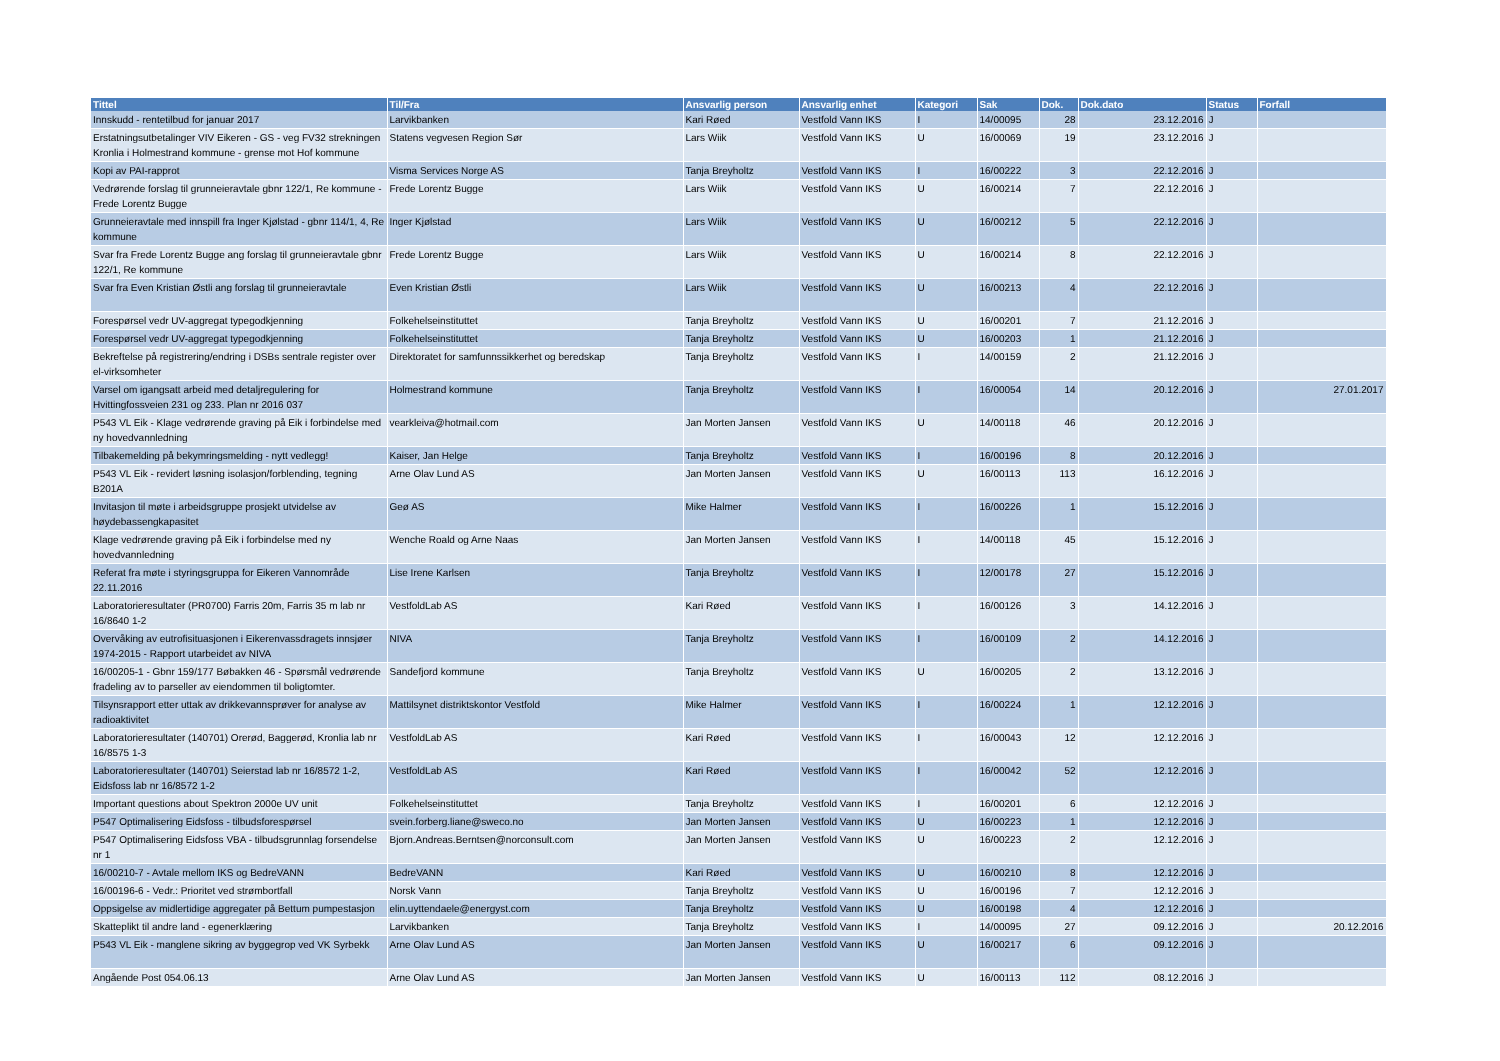| Tittel | Til/Fra | Ansvarlig person | Ansvarlig enhet | Kategori | Sak | Dok. | Dok.dato | Status | Forfall |
| --- | --- | --- | --- | --- | --- | --- | --- | --- | --- |
| Innskudd - rentetilbud for januar 2017 | Larvikbanken | Kari Røed | Vestfold Vann IKS | I | 14/00095 | 28 | 23.12.2016 | J | |
| Erstatningsutbetalinger VIV Eikeren - GS - veg FV32 strekningen Kronlia i Holmestrand kommune - grense mot Hof kommune | Statens vegvesen Region Sør | Lars Wiik | Vestfold Vann IKS | U | 16/00069 | 19 | 23.12.2016 | J | |
| Kopi av PAI-rapprot | Visma Services Norge AS | Tanja Breyholtz | Vestfold Vann IKS | I | 16/00222 | 3 | 22.12.2016 | J | |
| Vedrørende forslag til grunneieravtale gbnr 122/1, Re kommune - Frede Lorentz Bugge | Frede Lorentz Bugge | Lars Wiik | Vestfold Vann IKS | U | 16/00214 | 7 | 22.12.2016 | J | |
| Grunneieravtale med innspill fra Inger Kjølstad - gbnr 114/1, 4, Re kommune | Inger Kjølstad | Lars Wiik | Vestfold Vann IKS | U | 16/00212 | 5 | 22.12.2016 | J | |
| Svar fra Frede Lorentz Bugge ang forslag til grunneieravtale gbnr 122/1, Re kommune | Frede Lorentz Bugge | Lars Wiik | Vestfold Vann IKS | U | 16/00214 | 8 | 22.12.2016 | J | |
| Svar fra Even Kristian Østli ang forslag til grunneieravtale | Even Kristian Østli | Lars Wiik | Vestfold Vann IKS | U | 16/00213 | 4 | 22.12.2016 | J | |
| Forespørsel vedr UV-aggregat typegodkjenning | Folkehelseinstituttet | Tanja Breyholtz | Vestfold Vann IKS | U | 16/00201 | 7 | 21.12.2016 | J | |
| Forespørsel vedr UV-aggregat typegodkjenning | Folkehelseinstituttet | Tanja Breyholtz | Vestfold Vann IKS | U | 16/00203 | 1 | 21.12.2016 | J | |
| Bekreftelse på registrering/endring i DSBs sentrale register over el-virksomheter | Direktoratet for samfunnssikkerhet og beredskap | Tanja Breyholtz | Vestfold Vann IKS | I | 14/00159 | 2 | 21.12.2016 | J | |
| Varsel om igangsatt arbeid med detaljregulering for Hvittingfossveien 231 og 233. Plan nr 2016 037 | Holmestrand kommune | Tanja Breyholtz | Vestfold Vann IKS | I | 16/00054 | 14 | 20.12.2016 | J | 27.01.2017 |
| P543 VL Eik - Klage vedrørende graving på Eik i forbindelse med ny hovedvannledning | vearkleiva@hotmail.com | Jan Morten Jansen | Vestfold Vann IKS | U | 14/00118 | 46 | 20.12.2016 | J | |
| Tilbakemelding på bekymringsmelding - nytt vedlegg! | Kaiser, Jan Helge | Tanja Breyholtz | Vestfold Vann IKS | I | 16/00196 | 8 | 20.12.2016 | J | |
| P543 VL Eik - revidert løsning isolasjon/forblending, tegning B201A | Arne Olav Lund AS | Jan Morten Jansen | Vestfold Vann IKS | U | 16/00113 | 113 | 16.12.2016 | J | |
| Invitasjon til møte i arbeidsgruppe prosjekt utvidelse av høydebassengkapasitet | Geø AS | Mike Halmer | Vestfold Vann IKS | I | 16/00226 | 1 | 15.12.2016 | J | |
| Klage vedrørende graving på Eik i forbindelse med ny hovedvannledning | Wenche Roald og Arne Naas | Jan Morten Jansen | Vestfold Vann IKS | I | 14/00118 | 45 | 15.12.2016 | J | |
| Referat fra møte i styringsgruppa for Eikeren Vannområde 22.11.2016 | Lise Irene Karlsen | Tanja Breyholtz | Vestfold Vann IKS | I | 12/00178 | 27 | 15.12.2016 | J | |
| Laboratorieresultater (PR0700) Farris 20m, Farris 35 m lab nr 16/8640 1-2 | VestfoldLab AS | Kari Røed | Vestfold Vann IKS | I | 16/00126 | 3 | 14.12.2016 | J | |
| Overvåking av eutrofisituasjonen i Eikerenvassdragets innsjøer 1974-2015 - Rapport utarbeidet av NIVA | NIVA | Tanja Breyholtz | Vestfold Vann IKS | I | 16/00109 | 2 | 14.12.2016 | J | |
| 16/00205-1 - Gbnr 159/177 Bøbakken 46 - Spørsmål vedrørende fradeling av to parseller av eiendommen til boligtomter. | Sandefjord kommune | Tanja Breyholtz | Vestfold Vann IKS | U | 16/00205 | 2 | 13.12.2016 | J | |
| Tilsynsrapport etter uttak av drikkevannsprøver for analyse av radioaktivitet | Mattilsynet distriktskontor Vestfold | Mike Halmer | Vestfold Vann IKS | I | 16/00224 | 1 | 12.12.2016 | J | |
| Laboratorieresultater (140701) Orerød, Baggerød, Kronlia lab nr 16/8575 1-3 | VestfoldLab AS | Kari Røed | Vestfold Vann IKS | I | 16/00043 | 12 | 12.12.2016 | J | |
| Laboratorieresultater (140701) Seierstad lab nr 16/8572 1-2, Eidsfoss lab nr 16/8572 1-2 | VestfoldLab AS | Kari Røed | Vestfold Vann IKS | I | 16/00042 | 52 | 12.12.2016 | J | |
| Important questions about Spektron 2000e UV unit | Folkehelseinstituttet | Tanja Breyholtz | Vestfold Vann IKS | I | 16/00201 | 6 | 12.12.2016 | J | |
| P547 Optimalisering Eidsfoss - tilbudsforespørsel | svein.forberg.liane@sweco.no | Jan Morten Jansen | Vestfold Vann IKS | U | 16/00223 | 1 | 12.12.2016 | J | |
| P547 Optimalisering Eidsfoss VBA - tilbudsgrunnlag forsendelse nr 1 | Bjorn.Andreas.Berntsen@norconsult.com | Jan Morten Jansen | Vestfold Vann IKS | U | 16/00223 | 2 | 12.12.2016 | J | |
| 16/00210-7 - Avtale mellom IKS og BedreVANN | BedreVANN | Kari Røed | Vestfold Vann IKS | U | 16/00210 | 8 | 12.12.2016 | J | |
| 16/00196-6 - Vedr.: Prioritet ved strømbortfall | Norsk Vann | Tanja Breyholtz | Vestfold Vann IKS | U | 16/00196 | 7 | 12.12.2016 | J | |
| Oppsigelse av midlertidige aggregater på Bettum pumpestasjon | elin.uyttendaele@energyst.com | Tanja Breyholtz | Vestfold Vann IKS | U | 16/00198 | 4 | 12.12.2016 | J | |
| Skatteplikt til andre land - egenerklæring | Larvikbanken | Tanja Breyholtz | Vestfold Vann IKS | I | 14/00095 | 27 | 09.12.2016 | J | 20.12.2016 |
| P543 VL Eik - manglene sikring av byggegrop ved VK Syrbekk | Arne Olav Lund AS | Jan Morten Jansen | Vestfold Vann IKS | U | 16/00217 | 6 | 09.12.2016 | J | |
| Angående Post 054.06.13 | Arne Olav Lund AS | Jan Morten Jansen | Vestfold Vann IKS | U | 16/00113 | 112 | 08.12.2016 | J | |